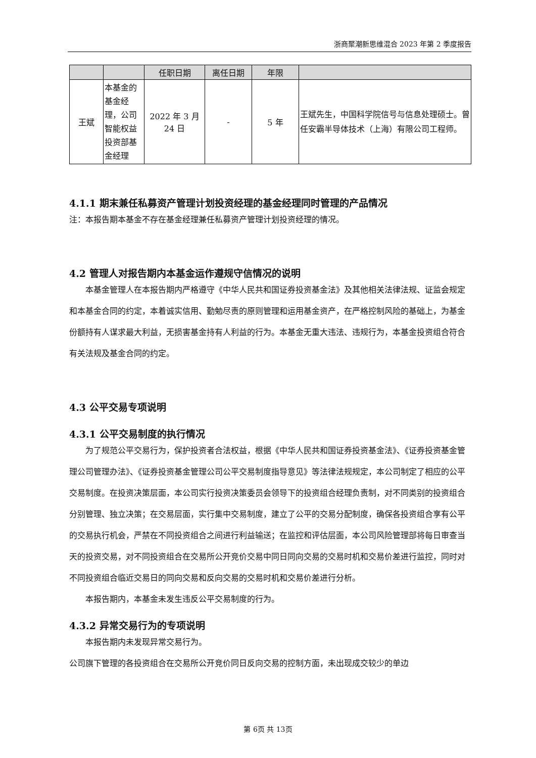浙商聚潮新思维混合 2023 年第 2 季度报告
| | | 任职日期 | 离任日期 | 年限 | |
| --- | --- | --- | --- | --- | --- |
| 王斌 | 本基金的基金经理，公司智能权益投资部基金经理 | 2022 年 3 月 24 日 | - | 5 年 | 王斌先生，中国科学院信号与信息处理硕士。曾任安霸半导体技术（上海）有限公司工程师。 |
4.1.1 期末兼任私募资产管理计划投资经理的基金经理同时管理的产品情况
注：本报告期本基金不存在基金经理兼任私募资产管理计划投资经理的情况。
4.2 管理人对报告期内本基金运作遵规守信情况的说明
本基金管理人在本报告期内严格遵守《中华人民共和国证券投资基金法》及其他相关法律法规、证监会规定和本基金合同的约定，本着诚实信用、勤勉尽责的原则管理和运用基金资产，在严格控制风险的基础上，为基金份额持有人谋求最大利益，无损害基金持有人利益的行为。本基金无重大违法、违规行为，本基金投资组合符合有关法规及基金合同的约定。
4.3 公平交易专项说明
4.3.1 公平交易制度的执行情况
为了规范公平交易行为，保护投资者合法权益，根据《中华人民共和国证券投资基金法》、《证券投资基金管理公司管理办法》、《证券投资基金管理公司公平交易制度指导意见》等法律法规规定，本公司制定了相应的公平交易制度。在投资决策层面，本公司实行投资决策委员会领导下的投资组合经理负责制，对不同类别的投资组合分别管理、独立决策；在交易层面，实行集中交易制度，建立了公平的交易分配制度，确保各投资组合享有公平的交易执行机会，严禁在不同投资组合之间进行利益输送；在监控和评估层面，本公司风险管理部将每日审查当天的投资交易，对不同投资组合在交易所公开竞价交易中同日同向交易的交易时机和交易价差进行监控，同时对不同投资组合临近交易日的同向交易和反向交易的交易时机和交易价差进行分析。
本报告期内，本基金未发生违反公平交易制度的行为。
4.3.2 异常交易行为的专项说明
本报告期内未发现异常交易行为。
公司旗下管理的各投资组合在交易所公开竞价同日反向交易的控制方面，未出现成交较少的单边
第 6页 共 13页